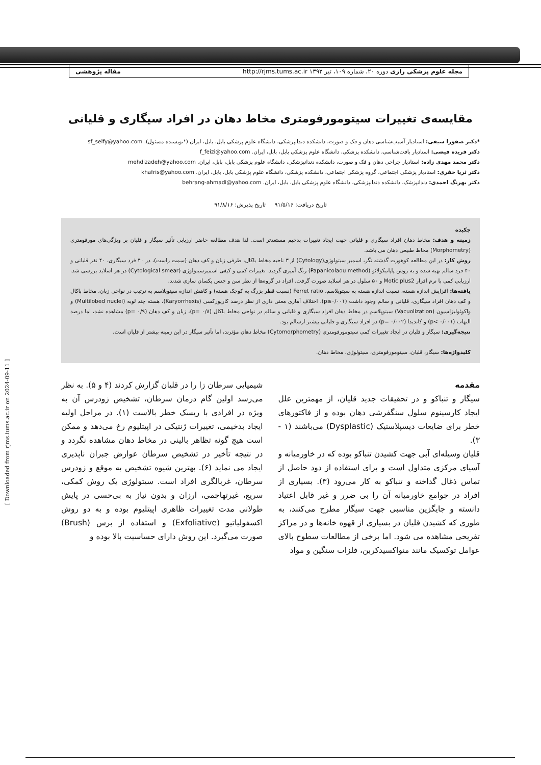مجله علوم پزشکی رازی دوره ۲۰، شماره ۱۰۹، تیر ۱۳۹۲ http://rjms.tums.ac.ir مقاله پژوهشی
[ Downloaded from rjms.iums.ac.ir on 2024-09-11 ]
مقایسه‌ی تغییرات سیتومورفومتری مخاط دهان در افراد سیگاری و قلیانی
*دکتر صفورا سیفی: استادیار آسیب‌شناسی دهان و فک و صورت، دانشکده دندانپزشکی، دانشگاه علوم پزشکی بابل، بابل، ایران (*نویسنده مسئول). sf_seify@yahoo.com
دکتر فریده فیضی: استادیار بافت‌شناسی، دانشکده پزشکی، دانشگاه علوم پزشکی بابل، بابل، ایران. f_feizi@yahoo.com
دکتر محمد مهدی زاده: استادیار جراحی دهان و فک و صورت، دانشکده دندانپزشکی، دانشگاه علوم پزشکی بابل، بابل، ایران. mehdizadeh@yahoo.com
دکتر ثریا خفری: استادیار پزشکی اجتماعی، گروه پزشکی اجتماعی، دانشکده پزشکی، دانشگاه علوم پزشکی بابل، بابل، ایران. khafris@yahoo.com
دکتر بهرنگ احمدی: دندانپزشک، دانشکده دندانپزشکی، دانشگاه علوم پزشکی بابل، بابل، ایران. behrang-ahmadi@yahoo.com
تاریخ دریافت: ۹۱/۵/۱۶ تاریخ پذیرش: ۹۱/۸/۱۶
چکیده
زمینه و هدف: مخاط دهان افراد سیگاری و قلیانی جهت ایجاد تغییرات بدخیم مستعدتر است. لذا هدف مطالعه حاضر ارزیابی تأثیر سیگار و قلیان بر ویژگی‌های مورفومتری (Morphometry) مخاط طبیعی دهان می باشد.
روش کار: در این مطالعه کوهورت گذشته نگر، اسمیر سیتولوژی(Cytology) از ۳ ناحیه مخاط باکال، طرفی زبان و کف دهان (سمت راست)، در ۴۰ فرد سیگاری، ۴۰ نفر قلیانی و ۴۰ فرد سالم تهیه شده و به روش پاپانیکولائو (Papanicolaou method) رنگ آمیزی گردید. تغییرات کمی و کیفی اسمیرسیتولوژی (Cytological smear) در هر اسلاید بررسی شد. ارزیابی کمی با نرم افزار Motic plus2 و ۵۰ سلول در هر اسلاید صورت گرفت. افراد در گروه‌ها از نظر سن و جنس یکسان سازی شدند.
یافته‌ها: افزایش اندازه هسته، نسبت اندازه هسته به سیتوپلاسم، Ferret ratio (نسبت قطر بزرگ به کوچک هسته) و کاهش اندازه سیتوپلاسم به ترتیب در نواحی زبان، مخاط باکال و کف دهان افراد سیگاری، قلیانی و سالم وجود داشت (p≤۰/۰۰۱). اختلاف آماری معنی داری از نظر درصد کاریورکسی (Karyorrhexis)، هسته چند لوبه (Multilobed nuclei) و واکوئولیزاسیون (Vacuolization) سیتوپلاسم در مخاط دهان افراد سیگاری و قلیانی و سالم در نواحی مخاط باکال (p= ۰/۸)، زبان و کف دهان (p= ۰/۹) مشاهده نشد، اما درصد التهاب (p< ۰/۰۰۱) و کاندیدا (p= ۰/۰۰۲) در افراد سیگاری و قلیانی بیشتر ازسالم بود.
نتیجه‌گیری: سیگار و قلیان در ایجاد تغییرات کمی سیتومورفومتری (Cytomorphometry) مخاط دهان مؤثرند، اما تأثیر سیگار در این زمینه بیشتر از قلیان است.
کلیدواژه‌ها: سیگار، قلیان، سیتومورفومتری، سیتولوژی، مخاط دهان.
مقدمه
سیگار و تنباکو و در تحقیقات جدید قلیان، از مهمترین علل ایجاد کارسینوم سلول سنگفرشی دهان بوده و از فاکتورهای خطر برای ضایعات دیسپلاستیک (Dysplastic) می‌باشند (۱ - ۳).
قلیان وسیله‌ای آبی جهت کشیدن تنباکو بوده که در خاورمیانه و آسیای مرکزی متداول است و برای استفاده از دود حاصل از تماس ذغال گداخته و تنباکو به کار می‌رود (۳). بسیاری از افراد در جوامع خاورمیانه آن را بی ضرر و غیر قابل اعتیاد دانسته و جایگزین مناسبی جهت سیگار مطرح می‌کنند، به طوری که کشیدن قلیان در بسیاری از قهوه خانه‌ها و در مراکز تفریحی مشاهده می شود. اما برخی از مطالعات سطوح بالای عوامل توکسیک مانند منواکسیدکربن، فلزات سنگین و مواد
شیمیایی سرطان زا را در قلیان گزارش کردند (۴ و ۵). به نظر می‌رسد اولین گام درمان سرطان، تشخیص زودرس آن به ویژه در افرادی با ریسک خطر بالاست (۱). در مراحل اولیه ایجاد بدخیمی، تغییرات ژنتیکی در اپیتلیوم رخ می‌دهد و ممکن است هیچ گونه تظاهر بالینی در مخاط دهان مشاهده نگردد و در نتیجه تأخیر در تشخیص سرطان عوارض جبران ناپذیری ایجاد می نماید (۶). بهترین شیوه تشخیص به موقع و زودرس سرطان، غربالگری افراد است. سیتولوژی یک روش کمکی، سریع، غیرتهاجمی، ارزان و بدون نیاز به بی‌حسی در پایش طولانی مدت تغییرات ظاهری اپیتلیوم بوده و به دو روش اکسفولیاتیو (Exfoliative) و استفاده از برس (Brush) صورت می‌گیرد. این روش دارای حساسیت بالا بوده و